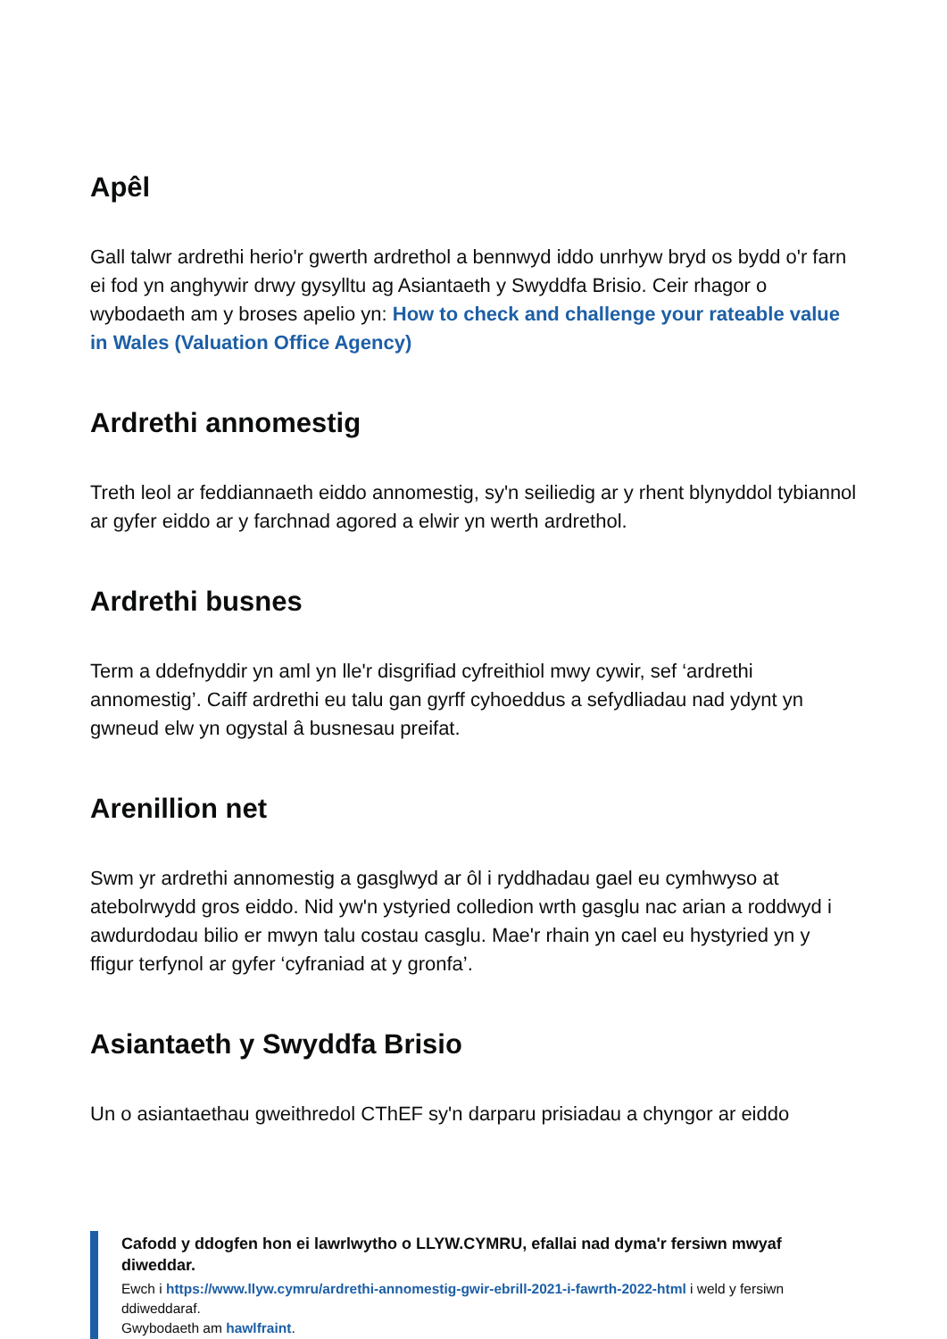Apêl
Gall talwr ardrethi herio'r gwerth ardrethol a bennwyd iddo unrhyw bryd os bydd o'r farn ei fod yn anghywir drwy gysylltu ag Asiantaeth y Swyddfa Brisio. Ceir rhagor o wybodaeth am y broses apelio yn: How to check and challenge your rateable value in Wales (Valuation Office Agency)
Ardrethi annomestig
Treth leol ar feddiannaeth eiddo annomestig, sy'n seiliedig ar y rhent blynyddol tybiannol ar gyfer eiddo ar y farchnad agored a elwir yn werth ardrethol.
Ardrethi busnes
Term a ddefnyddir yn aml yn lle'r disgrifiad cyfreithiol mwy cywir, sef ‘ardrethi annomestig’. Caiff ardrethi eu talu gan gyrff cyhoeddus a sefydliadau nad ydynt yn gwneud elw yn ogystal â busnesau preifat.
Arenillion net
Swm yr ardrethi annomestig a gasglwyd ar ôl i ryddhadau gael eu cymhwyso at atebolrwydd gros eiddo. Nid yw'n ystyried colledion wrth gasglu nac arian a roddwyd i awdurdodau bilio er mwyn talu costau casglu. Mae'r rhain yn cael eu hystyried yn y ffigur terfynol ar gyfer ‘cyfraniad at y gronfa’.
Asiantaeth y Swyddfa Brisio
Un o asiantaethau gweithredol CThEF sy'n darparu prisiadau a chyngor ar eiddo
Cafodd y ddogfen hon ei lawrlwytho o LLYW.CYMRU, efallai nad dyma'r fersiwn mwyaf diweddar.
Ewch i https://www.llyw.cymru/ardrethi-annomestig-gwir-ebrill-2021-i-fawrth-2022-html i weld y fersiwn ddiweddaraf.
Gwybodaeth am hawlfraint.